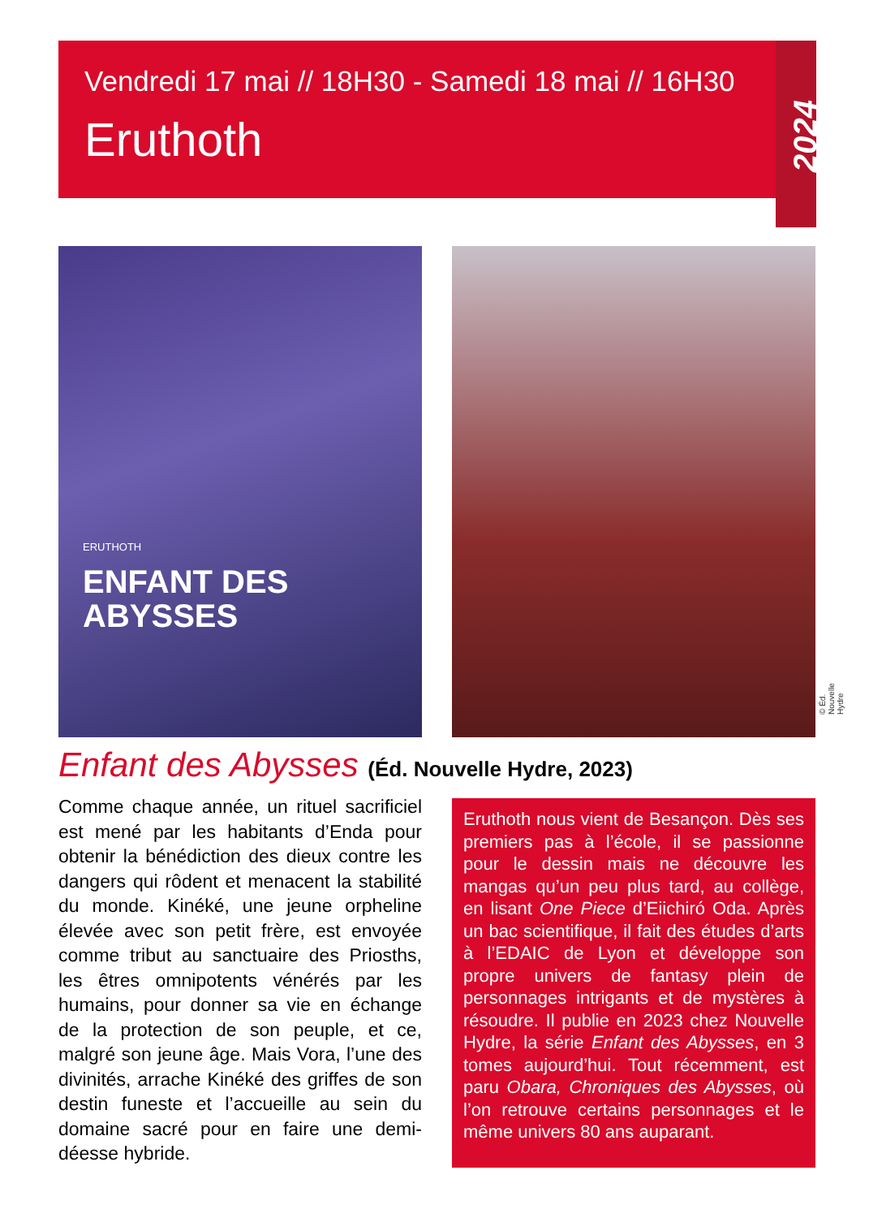Vendredi 17 mai // 18H30 - Samedi 18 mai // 16H30
Eruthoth
2024
ERUTHOTH
ENFANT DES
ABYSSES
© Éd. Nouvelle Hydre
Enfant des Abysses (Éd. Nouvelle Hydre, 2023)
Comme chaque année, un rituel sacrificiel est mené par les habitants d’Enda pour obtenir la bénédiction des dieux contre les dangers qui rôdent et menacent la stabilité du monde. Kinéké, une jeune orpheline élevée avec son petit frère, est envoyée comme tribut au sanctuaire des Priosths, les êtres omnipotents vénérés par les humains, pour donner sa vie en échange de la protection de son peuple, et ce, malgré son jeune âge. Mais Vora, l’une des divinités, arrache Kinéké des griffes de son destin funeste et l’accueille au sein du domaine sacré pour en faire une demi-déesse hybride.
Eruthoth nous vient de Besançon. Dès ses premiers pas à l’école, il se passionne pour le dessin mais ne découvre les mangas qu’un peu plus tard, au collège, en lisant One Piece d’Eiichiró Oda. Après un bac scientifique, il fait des études d’arts à l’EDAIC de Lyon et développe son propre univers de fantasy plein de personnages intrigants et de mystères à résoudre. Il publie en 2023 chez Nouvelle Hydre, la série Enfant des Abysses, en 3 tomes aujourd’hui. Tout récemment, est paru Obara, Chroniques des Abysses, où l’on retrouve certains personnages et le même univers 80 ans auparant.